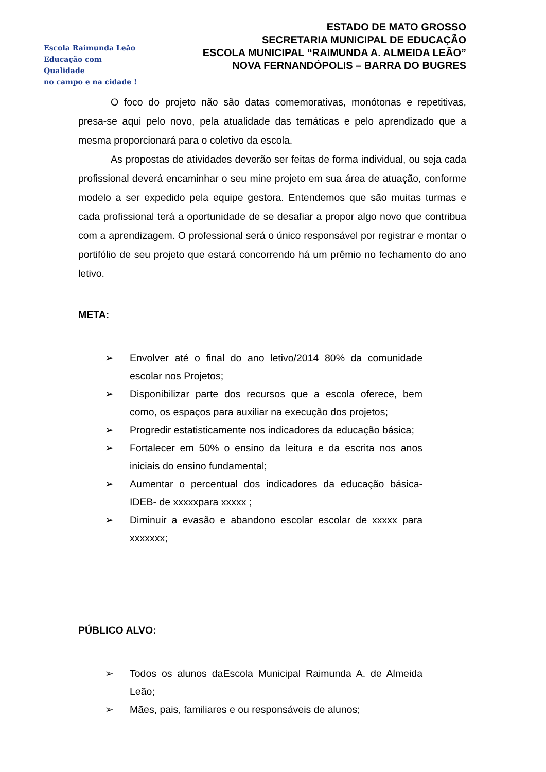Escola Raimunda Leão
Educação com Qualidade
no campo e na cidade !
ESTADO DE MATO GROSSO
SECRETARIA MUNICIPAL DE EDUCAÇÃO
ESCOLA MUNICIPAL “RAIMUNDA A. ALMEIDA LEÃO”
NOVA FERNANDÓPOLIS – BARRA DO BUGRES
O foco do projeto não são datas comemorativas, monótonas e repetitivas, presa-se aqui pelo novo, pela atualidade das temáticas e pelo aprendizado que a mesma proporcionará para o coletivo da escola.
As propostas de atividades deverão ser feitas de forma individual, ou seja cada profissional deverá encaminhar o seu mine projeto em sua área de atuação, conforme modelo a ser expedido pela equipe gestora. Entendemos que são muitas turmas e cada profissional terá a oportunidade de se desafiar a propor algo novo que contribua com a aprendizagem. O professional será o único responsável por registrar e montar o portifólio de seu projeto que estará concorrendo há um prêmio no fechamento do ano letivo.
META:
➢ Envolver até o final do ano letivo/2014 80% da comunidade escolar nos Projetos;
➢ Disponibilizar parte dos recursos que a escola oferece, bem como, os espaços para auxiliar na execução dos projetos;
➢ Progredir estatisticamente nos indicadores da educação básica;
➢ Fortalecer em 50% o ensino da leitura e da escrita nos anos iniciais do ensino fundamental;
➢ Aumentar o percentual dos indicadores da educação básica-IDEB- de xxxxxpara xxxxx ;
➢ Diminuir a evasão e abandono escolar escolar de xxxxx para xxxxxxx;
PÚBLICO ALVO:
➢ Todos os alunos daEscola Municipal Raimunda A. de Almeida Leão;
➢ Mães, pais, familiares e ou responsáveis de alunos;